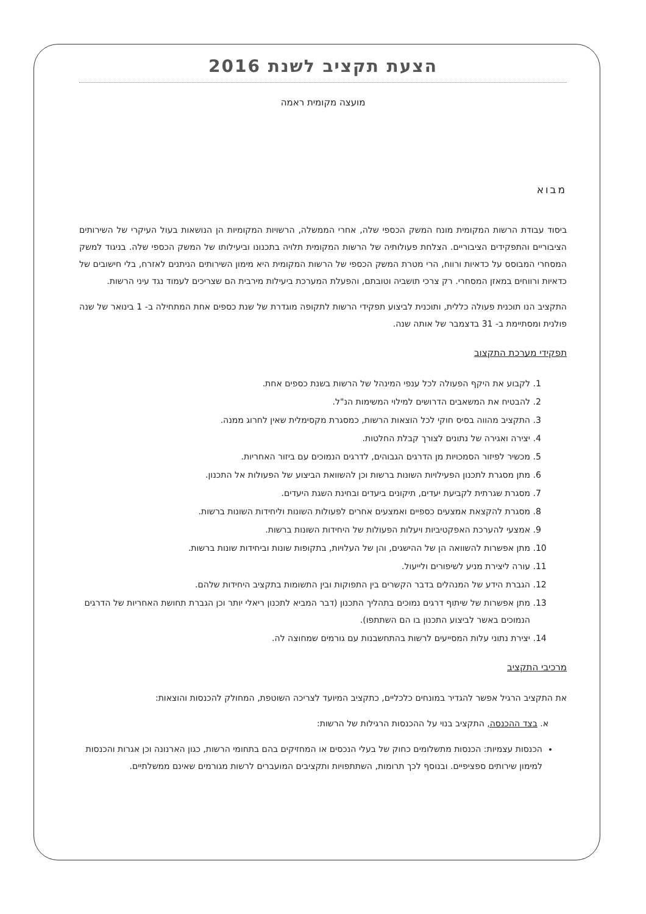הצעת תקציב לשנת 2016
מועצה מקומית ראמה
מבוא
ביסוד עבודת הרשות המקומית מונח המשק הכספי שלה, אחרי הממשלה, הרשויות המקומיות הן הנושאות בעול העיקרי של השירותים הציבוריים והתפקידים הציבוריים. הצלחת פעולותיה של הרשות המקומית תלויה בתכנונו וביעילותו של המשק הכספי שלה. בניגוד למשק המסחרי המבוסס על כדאיות ורווח, הרי מטרת המשק הכספי של הרשות המקומית היא מימון השירותים הניתנים לאזרח, בלי חישובים של כדאיות ורווחים במאזן המסחרי. רק צרכי תושביה וטובתם, והפעלת המערכת ביעילות מירבית הם שצריכים לעמוד נגד עיני הרשות.
התקציב הנו תוכנית פעולה כללית, ותוכנית לביצוע תפקידי הרשות לתקופה מוגדרת של שנת כספים אחת המתחילה ב- 1 בינואר של שנה פולנית ומסתיימת ב- 31 בדצמבר של אותה שנה.
תפקידי מערכת התקצוב
1. לקבוע את היקף הפעולה לכל ענפי המינהל של הרשות בשנת כספים אחת.
2. להבטיח את המשאבים הדרושים למילוי המשימות הנ"ל.
3. התקציב מהווה בסיס חוקי לכל הוצאות הרשות, כמסגרת מקסימלית שאין לחרוג ממנה.
4. יצירה ואגירה של נתונים לצורך קבלת החלטות.
5. מכשיר לפיזור הסמכויות מן הדרגים הגבוהים, לדרגים הנמוכים עם ביזור האחריות.
6. מתן מסגרת לתכנון הפעילויות השונות ברשות וכן להשוואת הביצוע של הפעולות אל התכנון.
7. מסגרת שגרתית לקביעת יעדים, תיקונים ביעדים ובחינת השגת היעדים.
8. מסגרת להקצאת אמצעים כספיים ואמצעים אחרים לפעולות השונות וליחידות השונות ברשות.
9. אמצעי להערכת האפקטיביות ויעלות הפעולות של היחידות השונות ברשות.
10. מתן אפשרות להשוואה הן של ההישגים, והן של העלויות, בתקופות שונות וביחידות שונות ברשות.
11. עורה ליצירת מניע לשיפורים ולייעול.
12. הגברת הידע של המנהלים בדבר הקשרים בין התפוקות ובין התשומות בתקציב היחידות שלהם.
13. מתן אפשרות של שיתוף דרגים נמוכים בתהליך התכנון (דבר המביא לתכנון ריאלי יותר וכן הגברת תחושת האחריות של הדרגים הנמוכים באשר לביצוע התכנון בו הם השתתפו).
14. יצירת נתוני עלות המסייעים לרשות בהתחשבנות עם גורמים שמחוצה לה.
מרכיבי התקציב
את התקציב הרגיל אפשר להגדיר במונחים כלכליים, כתקציב המיועד לצריכה השוטפת, המחולק להכנסות והוצאות:
א. בצד ההכנסה, התקציב בנוי על ההכנסות הרגילות של הרשות:
הכנסות עצמיות: הכנסות מתשלומים כחוק של בעלי הנכסים או המחזיקים בהם בתחומי הרשות, כגון הארנונה וכן אגרות והכנסות למימון שירותים ספציפיים. ובנוסף לכך תרומות, השתתפויות ותקציבים המועברים לרשות מגורמים שאינם ממשלתיים.